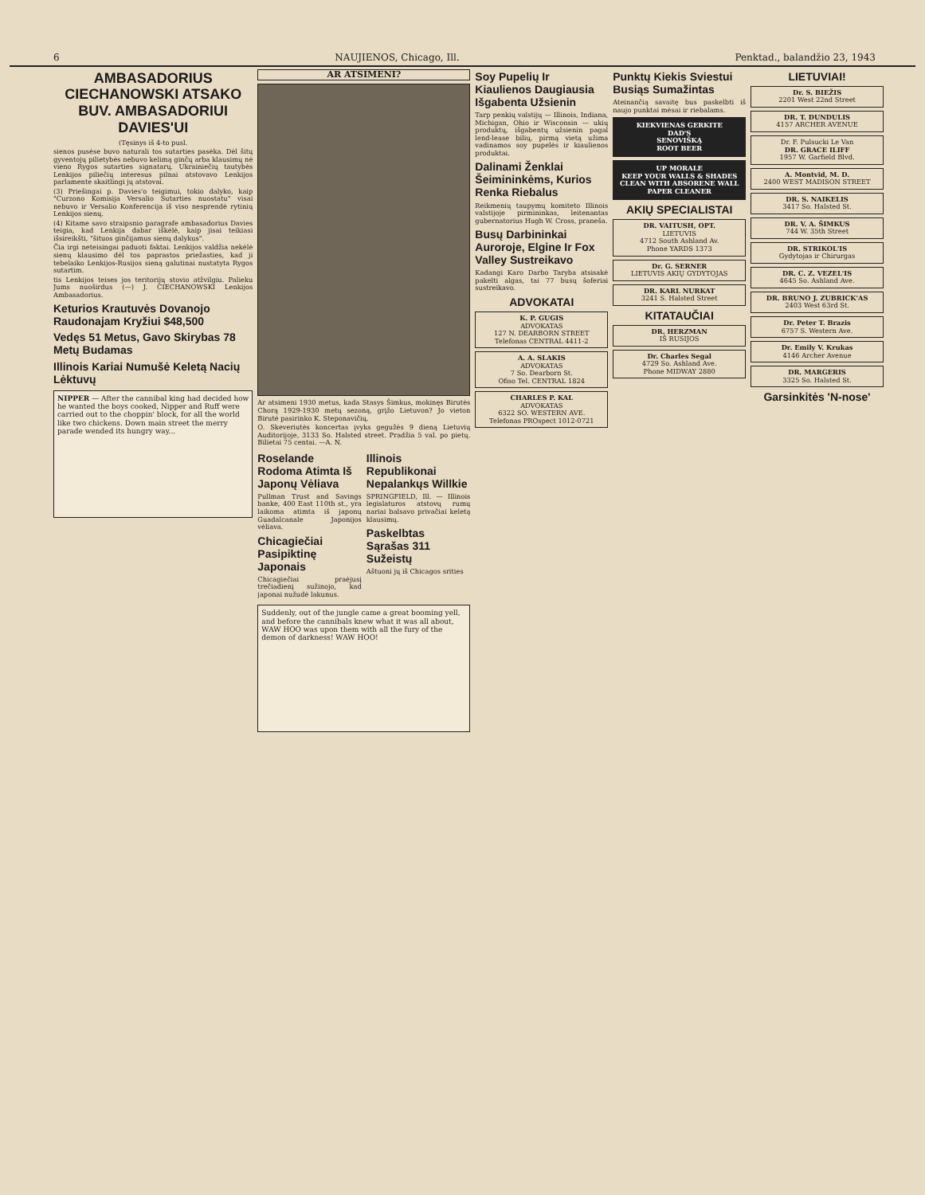6 NAUJIENOS, Chicago, Ill. Penktad., balandžio 23, 1943
AMBASADORIUS CIECHANOWSKI ATSAKO BUV. AMBASADORIUI DAVIES'UI
(Tęsinys iš 4-to pusl.
sienos pusėse buvo naturali tos sutarties pasėka. Dėl šitų gyventojų pilietybės nebuvo kelimą ginčų arba klausimų nė vieno Rygos sutarties signatarų. Ukrainiečių tautybės Lenkijos piliečių interesus pilnai atstovavo Lenkijos parlamente skaitlingi jų atstovai.
(3) Priešingai p. Davies'o teigimui, tokio dalyko, kaip "Curzono Komisija Versalio Sutarties nuostatu" visai nebuvo ir Versalio Konferencija iš viso nesprendė rytinių Lenkijos sienų.
(4) Kitame savo straipsnio paragrafe ambasadorius Davies teigia, kad Lenkija dabar iškėlė, kaip jisai teikiasi išsireikšti, "šituos ginčijamus sienų dalykus".
Čia irgi neteisingai paduoti faktai. Lenkijos valdžia nekėlė sienų klausimo dėl tos paprastos priežasties, kad ji tebelaiko Lenkijos-Rusijos sieną galutinai nustatyta Rygos sutartim.
tis Lenkijos teises jos teritorijų stovio atžvilgiu. Palieku Jums nuoširdus (—) J. CIECHANOWSKI Lenkijos Ambasadorius.
Keturios Krautuvės Dovanojo Raudonajam Kryžiui $48,500
Vedęs 51 Metus, Gavo Skirybas 78 Metų Budamas
Illinois Kariai Numušė Keletą Nacių Lėktuvų
NIPPER — After the cannibal king had decided how he wanted the boys cooked, Nipper and Ruff were carried out to the choppin' block, for all the world like two chickens. Down main street the merry parade wended its hungry way...
AR ATSIMENI?
Ar atsimeni 1930 metus, kada Stasys Šimkus, mokinęs Birutės Chorą 1929-1930 metų sezoną, grįžo Lietuvon? Jo vieton Birutė pasirinko K. Steponavičių.
O. Skeveriutės koncertas įvyks gegužės 9 dieną Lietuvių Auditorijoje, 3133 So. Halsted street. Pradžia 5 val. po pietų. Bilietai 75 centai. —A. N.
Roselande Rodoma Atimta Iš Japonų Vėliava
Pullman Trust and Savings banke, 400 East 110th st., yra laikoma atimta iš japonų Guadalcanale Japonijos vėliava.
Chicagiečiai Pasipiktinę Japonais
Chicagiečiai praėjusį trečiadienį sužinojo, kad japonai nužudė lakunus.
Illinois Republikonai Nepalankųs Willkie
SPRINGFIELD, Ill. — Illinois legislaturos atstovų rumų nariai balsavo privačiai keletą klausimų.
Paskelbtas Sąrašas 311 Sužeistų
Aštuoni jų iš Chicagos srities
Suddenly, out of the jungle came a great booming yell, and before the cannibals knew what it was all about, WAW HOO was upon them with all the fury of the demon of darkness! WAW HOO!
Soy Pupelių Ir Kiaulienos Daugiausia Išgabenta Užsienin
Tarp penkių valstijų — Illinois, Indiana, Michigan, Ohio ir Wisconsin — ukių produktų, išgabentų užsienin pagal lend-lease bilių, pirmą vietą užima vadinamos soy pupelės ir kiaulienos produktai.
Dalinami Ženklai Šeimininkėms, Kurios Renka Riebalus
Reikmenių taupymų komiteto Illinois valstijoje pirmininkas, leitenantas gubernatorius Hugh W. Cross, praneša.
Busų Darbininkai Auroroje, Elgine Ir Fox Valley Sustreikavo
Kadangi Karo Darbo Taryba atsisakė pakelti algas, tai 77 busų šoferiai sustreikavo.
ADVOKATAI
K. P. GUGIS
ADVOKATAS
127 N. DEARBORN STREET
Telefonas CENTRAL 4411-2
A. A. SLAKIS
ADVOKATAS
7 So. Dearborn St.
Ofiso Tel. CENTRAL 1824
CHARLES P. KAL
ADVOKATAS
6322 SO. WESTERN AVE.
Telefonas PROspect 1012-0721
Punktų Kiekis Sviestui Busiąs Sumažintas
Ateinančią savaitę bus paskelbti iš naujo punktai mėsai ir riebalams.
KIEKVIENAS GERKITE
DAD'S
SENOVIŠKĄ
ROOT BEER
UP MORALE
KEEP YOUR WALLS & SHADES CLEAN WITH ABSORENE WALL PAPER CLEANER
AKIŲ SPECIALISTAI
DR. VAITUSH, OPT.
LIETUVIS
4712 South Ashland Av.
Phone YARDS 1373
Dr. G. SERNER
LIETUVIS AKIŲ GYDYTOJAS
DR. KARL NURKAT
3241 S. Halsted Street
KITATAUČIAI
DR. HERZMAN
IŠ RUSIJOS
Dr. Charles Segal
4729 So. Ashland Ave.
Phone MIDWAY 2880
LIETUVIAI!
Dr. S. BIEŽIS
2201 West 22nd Street
DR. T. DUNDULIS
4157 ARCHER AVENUE
Dr. F. Pulsucki Le Van
DR. GRACE ILIFF
1957 W. Garfield Blvd.
A. Montvid, M. D.
2400 WEST MADISON STREET
DR. S. NAIKELIS
3417 So. Halsted St.
DR. V. A. ŠIMKUS
744 W. 35th Street
DR. STRIKOL'IS
Gydytojas ir Chirurgas
DR. C. Z. VEZEL'IS
4645 So. Ashland Ave.
DR. BRUNO J. ZUBRICK'AS
2403 West 63rd St.
Dr. Peter T. Brazis
6757 S. Western Ave.
Dr. Emily V. Krukas
4146 Archer Avenue
DR. MARGERIS
3325 So. Halsted St.
Garsinkitės 'N-nose'